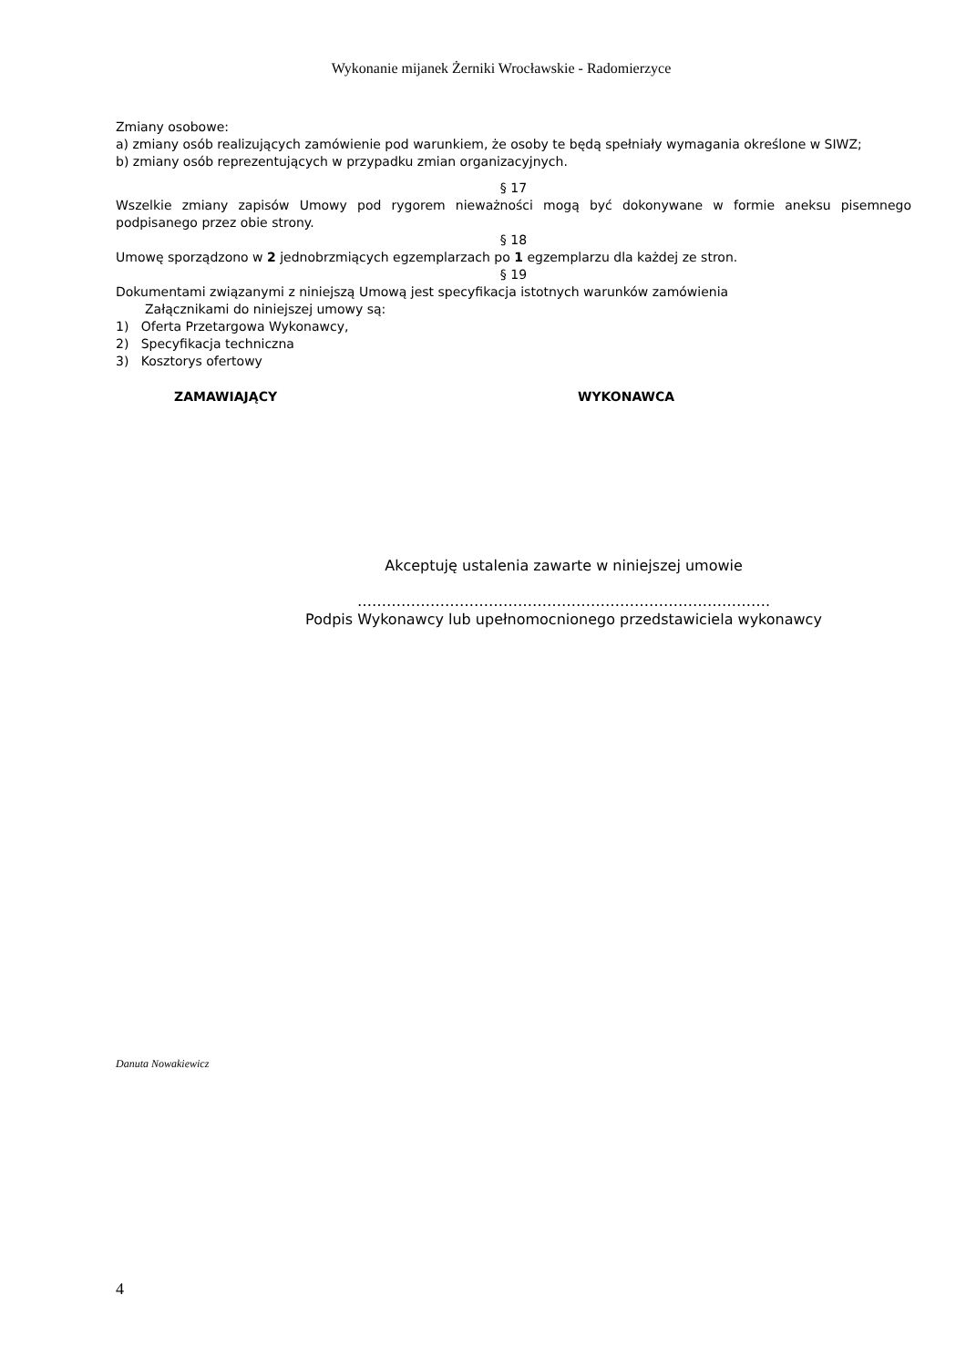Wykonanie mijanek Żerniki Wrocławskie - Radomierzyce
Zmiany osobowe:
a) zmiany osób realizujących zamówienie pod warunkiem, że osoby te będą spełniały wymagania określone w SIWZ;
b) zmiany osób reprezentujących w przypadku zmian organizacyjnych.
§ 17
Wszelkie zmiany zapisów Umowy pod rygorem nieważności mogą być dokonywane w formie aneksu pisemnego podpisanego przez obie strony.
§ 18
Umowę sporządzono w 2 jednobrzmiących egzemplarzach po 1 egzemplarzu dla każdej ze stron.
§ 19
Dokumentami związanymi z niniejszą Umową jest specyfikacja istotnych warunków zamówienia
Załącznikami do niniejszej umowy są:
1) Oferta Przetargowa Wykonawcy,
2) Specyfikacja techniczna
3) Kosztorys ofertowy
ZAMAWIAJĄCY WYKONAWCA
Akceptuję ustalenia zawarte w niniejszej umowie
………………………………………………………………………….
Podpis Wykonawcy lub upełnomocnionego przedstawiciela wykonawcy
Danuta Nowakiewicz
4